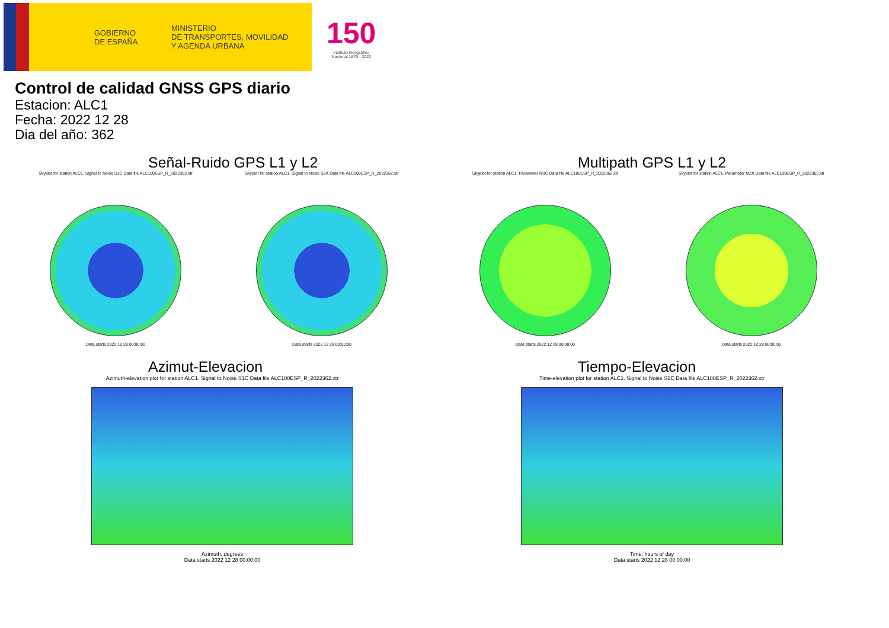GOBIERNO
DE ESPAÑA
MINISTERIO
DE TRANSPORTES, MOVILIDAD
Y AGENDA URBANA
150
Instituto Geográfico
Nacional 1870 · 2020
Control de calidad GNSS GPS diario
Estacion: ALC1
Fecha: 2022 12 28
Dia del año: 362
Señal-Ruido GPS L1 y L2
Skyplot for station ALC1. Signal to Noise S1C Data file ALC100ESP_R_2022362.xtr
Data starts 2022 12 28 00:00:00
Skyplot for station ALC1. Signal to Noise S2X Data file ALC100ESP_R_2022362.xtr
Data starts 2022 12 28 00:00:00
Multipath GPS L1 y L2
Skyplot for station ALC1. Parameter M1C Data file ALC100ESP_R_2022362.xtr
Data starts 2022 12 28 00:00:00
Skyplot for station ALC1. Parameter M2X Data file ALC100ESP_R_2022362.xtr
Data starts 2022 12 28 00:00:00
Azimut-Elevacion
Azimuth-elevation plot for station ALC1. Signal to Noise S1C Data file ALC100ESP_R_2022362.xtr
Azimuth, degrees
Data starts 2022 12 28 00:00:00
Tiempo-Elevacion
Time-elevation plot for station ALC1. Signal to Noise S1C Data file ALC100ESP_R_2022362.xtr
Time, hours of day
Data starts 2022 12 28 00:00:00